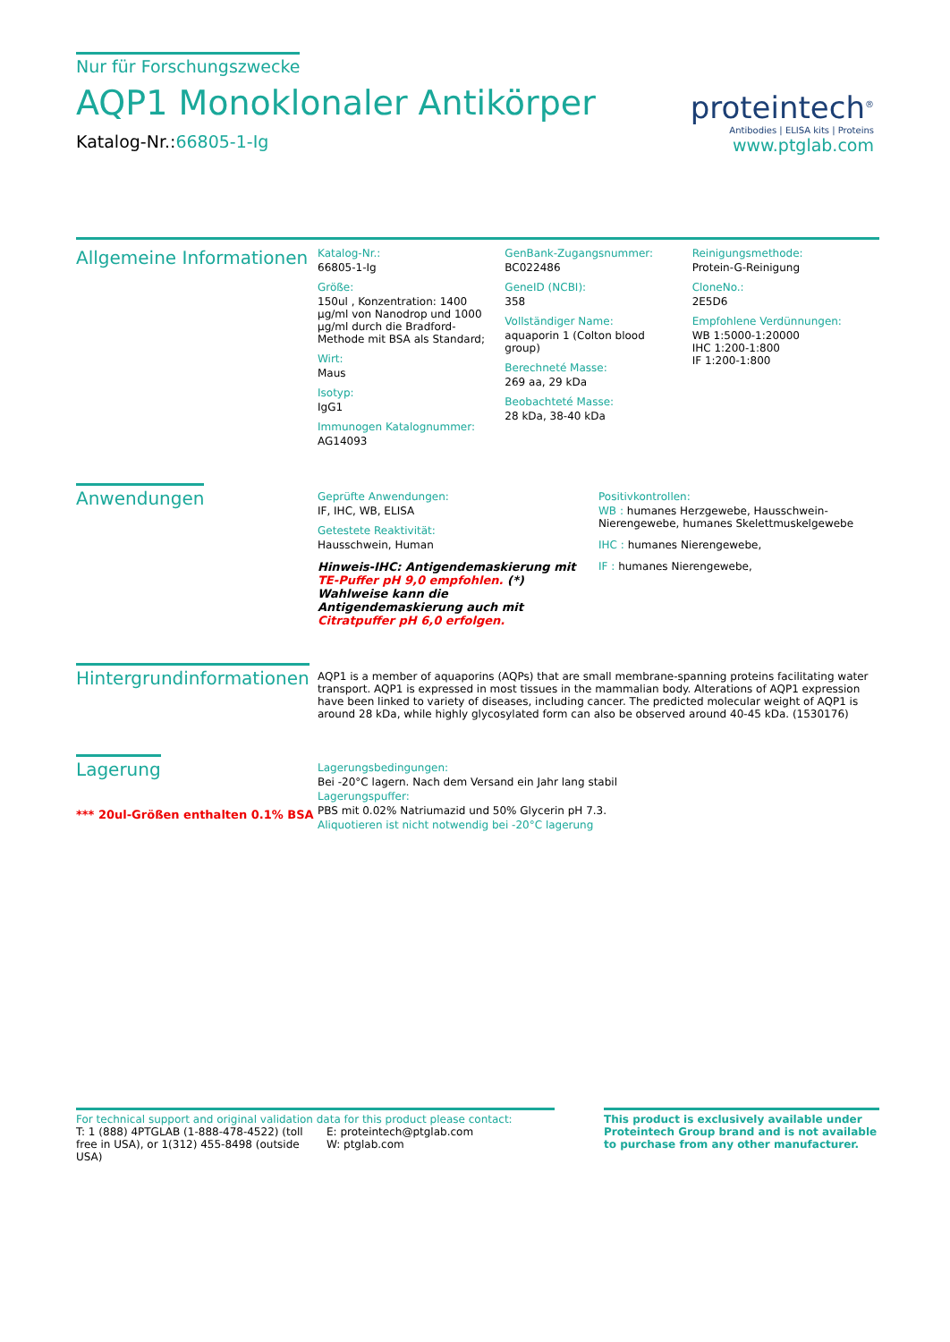Nur für Forschungszwecke
AQP1 Monoklonaler Antikörper
Katalog-Nr.:66805-1-Ig
proteintech<sup>®</sup>
Antibodies | ELISA kits | Proteins
www.ptglab.com
Allgemeine Informationen
Katalog-Nr.:
66805-1-Ig
Größe:
150ul , Konzentration: 1400 μg/ml von Nanodrop und 1000 μg/ml durch die Bradford-Methode mit BSA als Standard;
Wirt:
Maus
Isotyp:
IgG1
Immunogen Katalognummer:
AG14093
GenBank-Zugangsnummer:
BC022486
GeneID (NCBI):
358
Vollständiger Name:
aquaporin 1 (Colton blood group)
Berechneté Masse:
269 aa, 29 kDa
Beobachteté Masse:
28 kDa, 38-40 kDa
Reinigungsmethode:
Protein-G-Reinigung
CloneNo.:
2E5D6
Empfohlene Verdünnungen:
WB 1:5000-1:20000
IHC 1:200-1:800
IF 1:200-1:800
Anwendungen
Geprüfte Anwendungen:
IF, IHC, WB, ELISA
Getestete Reaktivität:
Hausschwein, Human
Hinweis-IHC: Antigendemaskierung mit TE-Puffer pH 9,0 empfohlen. (*) Wahlweise kann die Antigendemaskierung auch mit Citratpuffer pH 6,0 erfolgen.
Positivkontrollen:
WB : humanes Herzgewebe, Hausschwein-Nierengewebe, humanes Skelettmuskelgewebe
IHC : humanes Nierengewebe,
IF : humanes Nierengewebe,
Hintergrundinformationen
AQP1 is a member of aquaporins (AQPs) that are small membrane-spanning proteins facilitating water transport. AQP1 is expressed in most tissues in the mammalian body. Alterations of AQP1 expression have been linked to variety of diseases, including cancer. The predicted molecular weight of AQP1 is around 28 kDa, while highly glycosylated form can also be observed around 40-45 kDa. (1530176)
Lagerung
*** 20ul-Größen enthalten 0.1% BSA
Lagerungsbedingungen:
Bei -20°C lagern. Nach dem Versand ein Jahr lang stabil
Lagerungspuffer:
PBS mit 0.02% Natriumazid und 50% Glycerin pH 7.3.
Aliquotieren ist nicht notwendig bei -20°C lagerung
For technical support and original validation data for this product please contact:
T: 1 (888) 4PTGLAB (1-888-478-4522) (toll free in USA), or 1(312) 455-8498 (outside USA)
E: proteintech@ptglab.com
W: ptglab.com
This product is exclusively available under Proteintech Group brand and is not available to purchase from any other manufacturer.